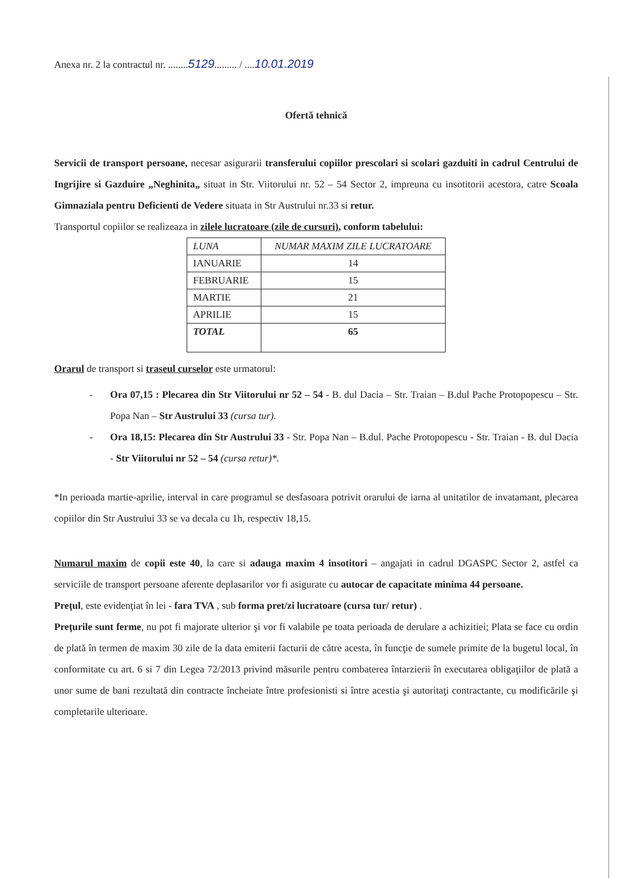Anexa nr. 2 la contractul nr. ........5129......... / ....10.01.2019
Ofertă tehnică
Servicii de transport persoane, necesar asigurarii transferului copiilor prescolari si scolari gazduiti in cadrul Centrului de Ingrijire si Gazduire „Neghinita„ situat in Str. Viitorului nr. 52 – 54 Sector 2, impreuna cu insotitorii acestora, catre Scoala Gimnaziala pentru Deficienti de Vedere situata in Str Austrului nr.33 si retur.
Transportul copiilor se realizeaza in zilele lucratoare (zile de cursuri), conform tabelului:
| LUNA | NUMAR MAXIM ZILE LUCRATOARE |
| --- | --- |
| IANUARIE | 14 |
| FEBRUARIE | 15 |
| MARTIE | 21 |
| APRILIE | 15 |
| TOTAL | 65 |
Orarul de transport si traseul curselor este urmatorul:
- Ora 07,15 : Plecarea din Str Viitorului nr 52 – 54 - B. dul Dacia – Str. Traian – B.dul Pache Protopopescu – Str. Popa Nan – Str Austrului 33 (cursa tur).
- Ora 18,15: Plecarea din Str Austrului 33 - Str. Popa Nan – B.dul. Pache Protopopescu - Str. Traian - B. dul Dacia - Str Viitorului nr 52 – 54 (cursa retur)*.
*In perioada martie-aprilie, interval in care programul se desfasoara potrivit orarului de iarna al unitatilor de invatamant, plecarea copiilor din Str Austrului 33 se va decala cu 1h, respectiv 18,15.
Numarul maxim de copii este 40, la care si adauga maxim 4 insotitori – angajati in cadrul DGASPC Sector 2, astfel ca serviciile de transport persoane aferente deplasarilor vor fi asigurate cu autocar de capacitate minima 44 persoane.
Preţul, este evidenţiat în lei - fara TVA , sub forma pret/zi lucratoare (cursa tur/ retur) .
Preţurile sunt ferme, nu pot fi majorate ulterior şi vor fi valabile pe toata perioada de derulare a achizitiei; Plata se face cu ordin de plată în termen de maxim 30 zile de la data emiterii facturii de către acesta, în funcţie de sumele primite de la bugetul local, în conformitate cu art. 6 si 7 din Legea 72/2013 privind măsurile pentru combaterea întarzierii în executarea obligaţiilor de plată a unor sume de bani rezultată din contracte încheiate între profesionisti si între acestia şi autoritaţi contractante, cu modificările şi completarile ulterioare.